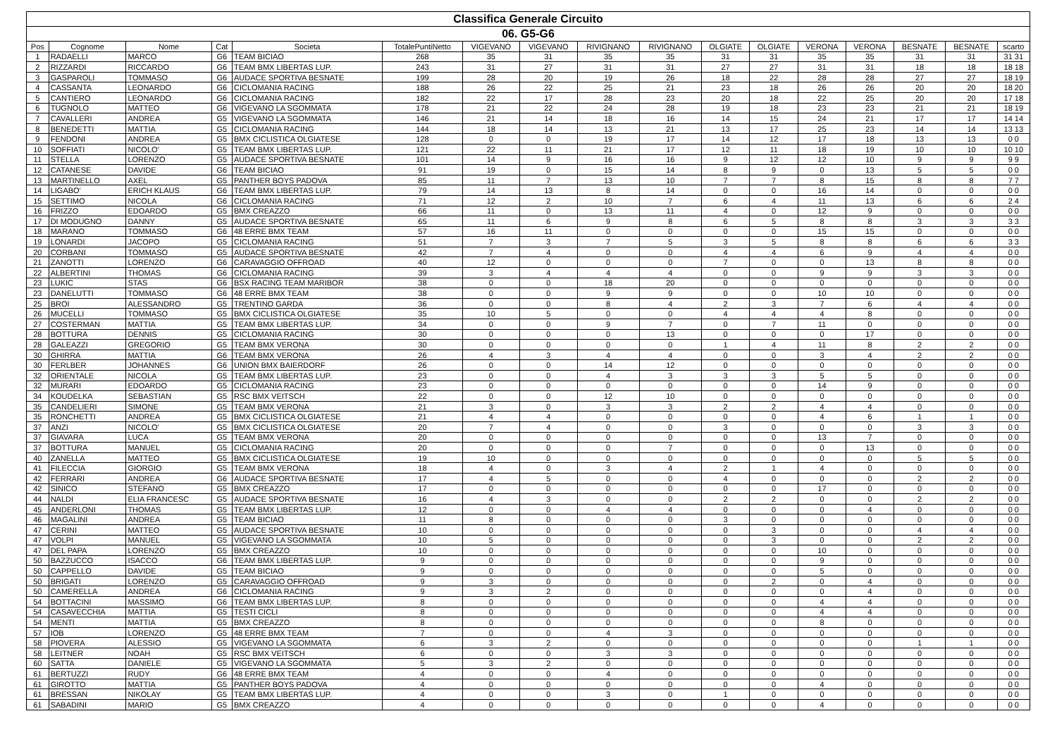| Classifica Generale Circuito | | | | | | | | | | | | | | | | |
| --- | --- | --- | --- | --- | --- | --- | --- | --- | --- | --- | --- | --- | --- | --- | --- | --- |
| 06. G5-G6 | | | | | | | | | | | | | | | | |
| Pos | Cognome | Nome | Cat | Societa | TotalePuntiNetto | VIGEVANO | VIGEVANO | RIVIGNANO | RIVIGNANO | OLGIATE | OLGIATE | VERONA | VERONA | BESNATE | BESNATE | scarto |
| 1 | RADAELLI | MARCO | G6 | TEAM BICIAO | 268 | 35 | 31 | 35 | 35 | 31 | 31 | 35 | 35 | 31 | 31 | 31 31 |
| 2 | RIZZARDI | RICCARDO | G6 | TEAM BMX LIBERTAS LUP. | 243 | 31 | 27 | 31 | 31 | 27 | 27 | 31 | 31 | 18 | 18 | 18 18 |
| 3 | GASPAROLI | TOMMASO | G6 | AUDACE SPORTIVA BESNATE | 199 | 28 | 20 | 19 | 26 | 18 | 22 | 28 | 28 | 27 | 27 | 18 19 |
| 4 | CASSANTA | LEONARDO | G6 | CICLOMANIA RACING | 188 | 26 | 22 | 25 | 21 | 23 | 18 | 26 | 26 | 20 | 20 | 18 20 |
| 5 | CANTIERO | LEONARDO | G6 | CICLOMANIA RACING | 182 | 22 | 17 | 28 | 23 | 20 | 18 | 22 | 25 | 20 | 20 | 17 18 |
| 6 | TUGNOLO | MATTEO | G6 | VIGEVANO LA SGOMMATA | 178 | 21 | 22 | 24 | 28 | 19 | 18 | 23 | 23 | 21 | 21 | 18 19 |
| 7 | CAVALLERI | ANDREA | G5 | VIGEVANO LA SGOMMATA | 146 | 21 | 14 | 18 | 16 | 14 | 15 | 24 | 21 | 17 | 17 | 14 14 |
| 8 | BENEDETTI | MATTIA | G5 | CICLOMANIA RACING | 144 | 18 | 14 | 13 | 21 | 13 | 17 | 25 | 23 | 14 | 14 | 13 13 |
| 9 | FENDONI | ANDREA | G5 | BMX CICLISTICA OLGIATESE | 128 | 0 | 0 | 19 | 17 | 14 | 12 | 17 | 18 | 13 | 13 | 0 0 |
| 10 | SOFFIATI | NICOLO' | G5 | TEAM BMX LIBERTAS LUP. | 121 | 22 | 11 | 21 | 17 | 12 | 11 | 18 | 19 | 10 | 10 | 10 10 |
| 11 | STELLA | LORENZO | G5 | AUDACE SPORTIVA BESNATE | 101 | 14 | 9 | 16 | 16 | 9 | 12 | 12 | 10 | 9 | 9 | 9 9 |
| 12 | CATANESE | DAVIDE | G6 | TEAM BICIAO | 91 | 19 | 0 | 15 | 14 | 8 | 9 | 0 | 13 | 5 | 5 | 0 0 |
| 13 | MARTINELLO | AXEL | G5 | PANTHER BOYS PADOVA | 85 | 11 | 7 | 13 | 10 | 7 | 7 | 8 | 15 | 8 | 8 | 7 7 |
| 14 | LIGABO' | ERICH KLAUS | G6 | TEAM BMX LIBERTAS LUP. | 79 | 14 | 13 | 8 | 14 | 0 | 0 | 16 | 14 | 0 | 0 | 0 0 |
| 15 | SETTIMO | NICOLA | G6 | CICLOMANIA RACING | 71 | 12 | 2 | 10 | 7 | 6 | 4 | 11 | 13 | 6 | 6 | 2 4 |
| 16 | FRIZZO | EDOARDO | G5 | BMX CREAZZO | 66 | 11 | 0 | 13 | 11 | 4 | 0 | 12 | 9 | 0 | 0 | 0 0 |
| 17 | DI MODUGNO | DANNY | G5 | AUDACE SPORTIVA BESNATE | 65 | 11 | 6 | 9 | 8 | 6 | 5 | 8 | 8 | 3 | 3 | 3 3 |
| 18 | MARANO | TOMMASO | G6 | 48 ERRE BMX TEAM | 57 | 16 | 11 | 0 | 0 | 0 | 0 | 15 | 15 | 0 | 0 | 0 0 |
| 19 | LONARDI | JACOPO | G5 | CICLOMANIA RACING | 51 | 7 | 3 | 7 | 5 | 3 | 5 | 8 | 8 | 6 | 6 | 3 3 |
| 20 | CORBANI | TOMMASO | G5 | AUDACE SPORTIVA BESNATE | 42 | 7 | 4 | 0 | 0 | 4 | 4 | 6 | 9 | 4 | 4 | 0 0 |
| 21 | ZANOTTI | LORENZO | G6 | CARAVAGGIO OFFROAD | 40 | 12 | 0 | 0 | 0 | 7 | 0 | 0 | 13 | 8 | 8 | 0 0 |
| 22 | ALBERTINI | THOMAS | G6 | CICLOMANIA RACING | 39 | 3 | 4 | 4 | 4 | 0 | 0 | 9 | 9 | 3 | 3 | 0 0 |
| 23 | LUKIC | STAS | G6 | BSX RACING TEAM MARIBOR | 38 | 0 | 0 | 18 | 20 | 0 | 0 | 0 | 0 | 0 | 0 | 0 0 |
| 23 | DANELUTTI | TOMMASO | G6 | 48 ERRE BMX TEAM | 38 | 0 | 0 | 9 | 9 | 0 | 0 | 10 | 10 | 0 | 0 | 0 0 |
| 25 | BROI | ALESSANDRO | G5 | TRENTINO GARDA | 36 | 0 | 0 | 8 | 4 | 2 | 3 | 7 | 6 | 4 | 4 | 0 0 |
| 26 | MUCELLI | TOMMASO | G5 | BMX CICLISTICA OLGIATESE | 35 | 10 | 5 | 0 | 0 | 4 | 4 | 4 | 8 | 0 | 0 | 0 0 |
| 27 | COSTERMAN | MATTIA | G5 | TEAM BMX LIBERTAS LUP. | 34 | 0 | 0 | 9 | 7 | 0 | 7 | 11 | 0 | 0 | 0 | 0 0 |
| 28 | BOTTURA | DENNIS | G5 | CICLOMANIA RACING | 30 | 0 | 0 | 0 | 13 | 0 | 0 | 0 | 17 | 0 | 0 | 0 0 |
| 28 | GALEAZZI | GREGORIO | G5 | TEAM BMX VERONA | 30 | 0 | 0 | 0 | 0 | 1 | 4 | 11 | 8 | 2 | 2 | 0 0 |
| 30 | GHIRRA | MATTIA | G6 | TEAM BMX VERONA | 26 | 4 | 3 | 4 | 4 | 0 | 0 | 3 | 4 | 2 | 2 | 0 0 |
| 30 | FERLBER | JOHANNES | G6 | UNION BMX BAIERDORF | 26 | 0 | 0 | 14 | 12 | 0 | 0 | 0 | 0 | 0 | 0 | 0 0 |
| 32 | ORIENTALE | NICOLA | G5 | TEAM BMX LIBERTAS LUP. | 23 | 0 | 0 | 4 | 3 | 3 | 3 | 5 | 5 | 0 | 0 | 0 0 |
| 32 | MURARI | EDOARDO | G5 | CICLOMANIA RACING | 23 | 0 | 0 | 0 | 0 | 0 | 0 | 14 | 9 | 0 | 0 | 0 0 |
| 34 | KOUDELKA | SEBASTIAN | G5 | RSC BMX VEITSCH | 22 | 0 | 0 | 12 | 10 | 0 | 0 | 0 | 0 | 0 | 0 | 0 0 |
| 35 | CANDELIERI | SIMONE | G5 | TEAM BMX VERONA | 21 | 3 | 0 | 3 | 3 | 2 | 2 | 4 | 4 | 0 | 0 | 0 0 |
| 35 | RONCHETTI | ANDREA | G5 | BMX CICLISTICA OLGIATESE | 21 | 4 | 4 | 0 | 0 | 0 | 0 | 4 | 6 | 1 | 1 | 0 0 |
| 37 | ANZI | NICOLO' | G5 | BMX CICLISTICA OLGIATESE | 20 | 7 | 4 | 0 | 0 | 3 | 0 | 0 | 0 | 3 | 3 | 0 0 |
| 37 | GIAVARA | LUCA | G5 | TEAM BMX VERONA | 20 | 0 | 0 | 0 | 0 | 0 | 0 | 13 | 7 | 0 | 0 | 0 0 |
| 37 | BOTTURA | MANUEL | G5 | CICLOMANIA RACING | 20 | 0 | 0 | 0 | 7 | 0 | 0 | 0 | 13 | 0 | 0 | 0 0 |
| 40 | ZANELLA | MATTEO | G5 | BMX CICLISTICA OLGIATESE | 19 | 10 | 0 | 0 | 0 | 0 | 0 | 0 | 0 | 5 | 5 | 0 0 |
| 41 | FILECCIA | GIORGIO | G5 | TEAM BMX VERONA | 18 | 4 | 0 | 3 | 4 | 2 | 1 | 4 | 0 | 0 | 0 | 0 0 |
| 42 | FERRARI | ANDREA | G6 | AUDACE SPORTIVA BESNATE | 17 | 4 | 5 | 0 | 0 | 4 | 0 | 0 | 0 | 2 | 2 | 0 0 |
| 42 | SINICO | STEFANO | G5 | BMX CREAZZO | 17 | 0 | 0 | 0 | 0 | 0 | 0 | 17 | 0 | 0 | 0 | 0 0 |
| 44 | NALDI | ELIA FRANCESC | G5 | AUDACE SPORTIVA BESNATE | 16 | 4 | 3 | 0 | 0 | 2 | 2 | 0 | 0 | 2 | 2 | 0 0 |
| 45 | ANDERLONI | THOMAS | G5 | TEAM BMX LIBERTAS LUP. | 12 | 0 | 0 | 4 | 4 | 0 | 0 | 0 | 4 | 0 | 0 | 0 0 |
| 46 | MAGALINI | ANDREA | G5 | TEAM BICIAO | 11 | 8 | 0 | 0 | 0 | 3 | 0 | 0 | 0 | 0 | 0 | 0 0 |
| 47 | CERINI | MATTEO | G5 | AUDACE SPORTIVA BESNATE | 10 | 0 | 0 | 0 | 0 | 0 | 3 | 0 | 0 | 4 | 4 | 0 0 |
| 47 | VOLPI | MANUEL | G5 | VIGEVANO LA SGOMMATA | 10 | 5 | 0 | 0 | 0 | 0 | 3 | 0 | 0 | 2 | 2 | 0 0 |
| 47 | DEL PAPA | LORENZO | G5 | BMX CREAZZO | 10 | 0 | 0 | 0 | 0 | 0 | 0 | 10 | 0 | 0 | 0 | 0 0 |
| 50 | BAZZUCCO | ISACCO | G6 | TEAM BMX LIBERTAS LUP. | 9 | 0 | 0 | 0 | 0 | 0 | 0 | 9 | 0 | 0 | 0 | 0 0 |
| 50 | CAPPELLO | DAVIDE | G5 | TEAM BICIAO | 9 | 0 | 0 | 0 | 0 | 0 | 0 | 5 | 0 | 0 | 0 | 0 0 |
| 50 | BRIGATI | LORENZO | G5 | CARAVAGGIO OFFROAD | 9 | 3 | 0 | 0 | 0 | 0 | 2 | 0 | 4 | 0 | 0 | 0 0 |
| 50 | CAMERELLA | ANDREA | G6 | CICLOMANIA RACING | 9 | 3 | 2 | 0 | 0 | 0 | 0 | 0 | 4 | 0 | 0 | 0 0 |
| 54 | BOTTACINI | MASSIMO | G6 | TEAM BMX LIBERTAS LUP. | 8 | 0 | 0 | 0 | 0 | 0 | 0 | 4 | 4 | 0 | 0 | 0 0 |
| 54 | CASAVECCHIA | MATTIA | G5 | TESTI CICLI | 8 | 0 | 0 | 0 | 0 | 0 | 0 | 4 | 4 | 0 | 0 | 0 0 |
| 54 | MENTI | MATTIA | G5 | BMX CREAZZO | 8 | 0 | 0 | 0 | 0 | 0 | 0 | 8 | 0 | 0 | 0 | 0 0 |
| 57 | IOB | LORENZO | G5 | 48 ERRE BMX TEAM | 7 | 0 | 0 | 4 | 3 | 0 | 0 | 0 | 0 | 0 | 0 | 0 0 |
| 58 | PIOVERA | ALESSIO | G5 | VIGEVANO LA SGOMMATA | 6 | 3 | 2 | 0 | 0 | 0 | 0 | 0 | 0 | 1 | 1 | 0 0 |
| 58 | LEITNER | NOAH | G5 | RSC BMX VEITSCH | 6 | 0 | 0 | 3 | 3 | 0 | 0 | 0 | 0 | 0 | 0 | 0 0 |
| 60 | SATTA | DANIELE | G5 | VIGEVANO LA SGOMMATA | 5 | 3 | 2 | 0 | 0 | 0 | 0 | 0 | 0 | 0 | 0 | 0 0 |
| 61 | BERTUZZI | RUDY | G6 | 48 ERRE BMX TEAM | 4 | 0 | 0 | 4 | 0 | 0 | 0 | 0 | 0 | 0 | 0 | 0 0 |
| 61 | GIROTTO | MATTIA | G5 | PANTHER BOYS PADOVA | 4 | 0 | 0 | 0 | 0 | 0 | 0 | 4 | 0 | 0 | 0 | 0 0 |
| 61 | BRESSAN | NIKOLAY | G5 | TEAM BMX LIBERTAS LUP. | 4 | 0 | 0 | 3 | 0 | 1 | 0 | 0 | 0 | 0 | 0 | 0 0 |
| 61 | SABADINI | MARIO | G5 | BMX CREAZZO | 4 | 0 | 0 | 0 | 0 | 0 | 0 | 4 | 0 | 0 | 0 | 0 0 |